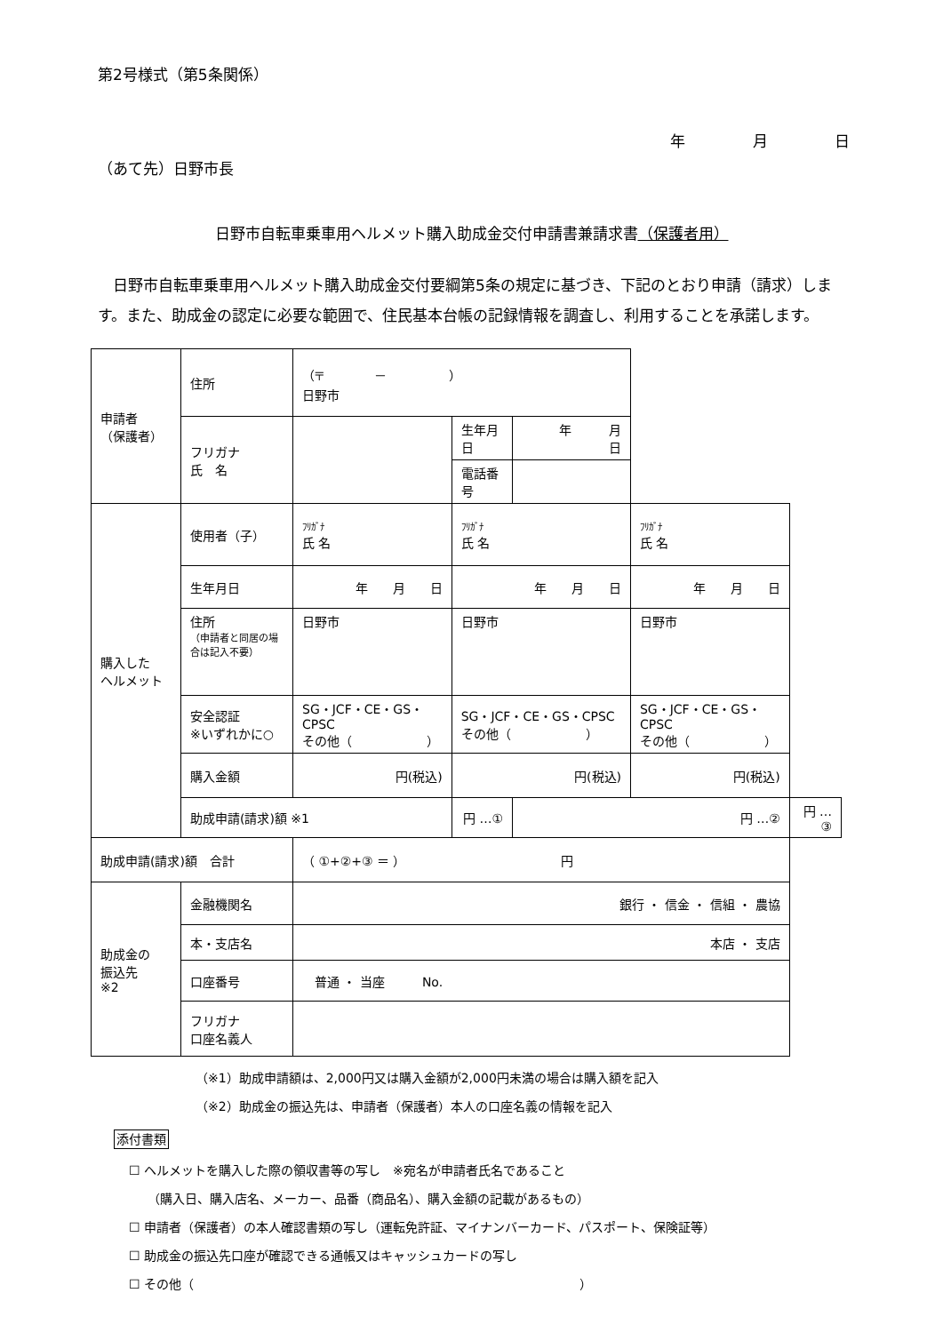第2号様式（第5条関係）
年 月 日
（あて先）日野市長
日野市自転車乗車用ヘルメット購入助成金交付申請書兼請求書（保護者用）
　日野市自転車乗車用ヘルメット購入助成金交付要綱第5条の規定に基づき、下記のとおり申請（請求）します。また、助成金の認定に必要な範囲で、住民基本台帳の記録情報を調査し、利用することを承諾します。
| 申請者 （保護者） | 住所 | （〒 － ） 日野市 | | | | |
| | フリガナ 氏 名 | | 生年月日 | 年 月 日 | | |
| | | | 電話番号 | | | |
| 購入した ヘルメット | 使用者（子） | ﾌﾘｶﾞﾅ 氏 名 | ﾌﾘｶﾞﾅ 氏 名 | | ﾌﾘｶﾞﾅ 氏 名 | |
| | 生年月日 | 年 月 日 | 年 月 日 | | 年 月 日 | |
| | 住所 （申請者と同居の場合は記入不要） | 日野市 | 日野市 | | 日野市 | |
| | 安全認証 ※いずれかに○ | SG・JCF・CE・GS・CPSC その他（ ） | SG・JCF・CE・GS・CPSC その他（ ） | | SG・JCF・CE・GS・CPSC その他（ ） | |
| | 購入金額 | 円(税込) | 円(税込) | | 円(税込) | |
| | 助成申請(請求)額 ※1 | | 円 …① | 円 …② | | 円 …③ |
| 助成申請(請求)額 合計 | | （ ①+②+③ ＝ ） 円 | | | | |
| 助成金の 振込先 ※2 | 金融機関名 | 銀行 ・ 信金 ・ 信組 ・ 農協 | | | | |
| | 本・支店名 | 本店 ・ 支店 | | | | |
| | 口座番号 | 普通 ・ 当座 No. | | | | |
| | フリガナ 口座名義人 | | | | | |
（※1）助成申請額は、2,000円又は購入金額が2,000円未満の場合は購入額を記入
（※2）助成金の振込先は、申請者（保護者）本人の口座名義の情報を記入
添付書類
☐ ヘルメットを購入した際の領収書等の写し　※宛名が申請者氏名であること
　　（購入日、購入店名、メーカー、品番（商品名）、購入金額の記載があるもの）
☐ 申請者（保護者）の本人確認書類の写し（運転免許証、マイナンバーカード、パスポート、保険証等）
☐ 助成金の振込先口座が確認できる通帳又はキャッシュカードの写し
☐ その他（　　　　　　　　　　　　　　　　　　　　　　　　　　　　　　　）